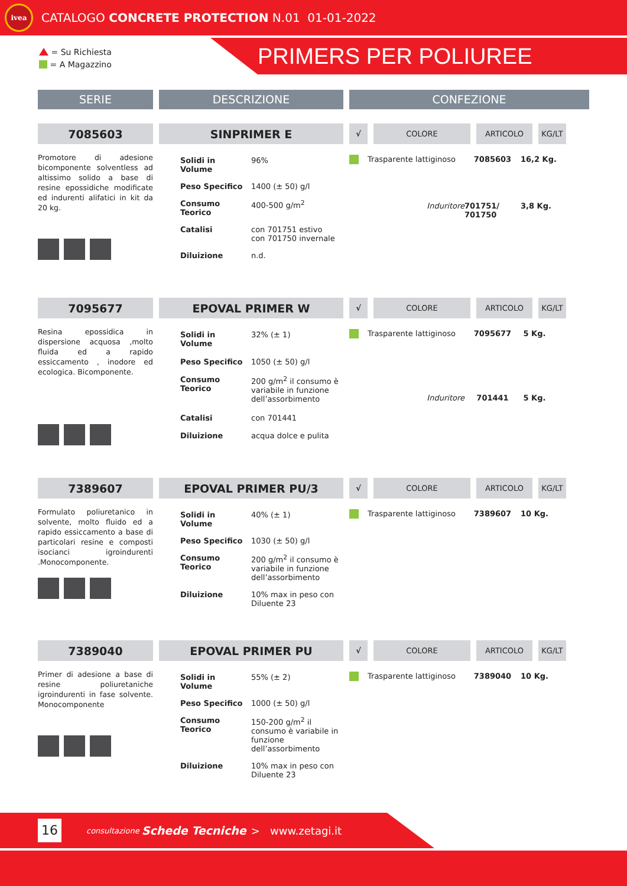ivea
CATALOGO CONCRETE PROTECTION N.01 01-01-2022
= Su Richiesta
= A Magazzino
PRIMERS PER POLIUREE
SERIE DESCRIZIONE CONFEZIONE
7085603 SINPRIMER E
√ COLORE ARTICOLO KG/LT
Promotore di adesione bicomponente solventless ad altissimo solido a base di resine epossidiche modificate ed indurenti alifatici in kit da 20 kg.
| Solidi in Volume | 96% |
| Peso Specifico | 1400 (± 50) g/l |
| Consumo Teorico | 400-500 g/m<sup>2</sup> |
| Catalisi | con 701751 estivo con 701750 invernale |
| Diluizione | n.d. |
| | Trasparente lattiginoso | 7085603 | 16,2 Kg. |
| | Induritore | 701751/ 701750 | 3,8 Kg. |
7095677 EPOVAL PRIMER W
√ COLORE ARTICOLO KG/LT
Resina epossidica in dispersione acquosa ,molto fluida ed a rapido essiccamento , inodore ed ecologica. Bicomponente.
| Solidi in Volume | 32% (± 1) |
| Peso Specifico | 1050 (± 50) g/l |
| Consumo Teorico | 200 g/m<sup>2</sup> il consumo è variabile in funzione dell’assorbimento |
| Catalisi | con 701441 |
| Diluizione | acqua dolce e pulita |
| | Trasparente lattiginoso | 7095677 | 5 Kg. |
| | Induritore | 701441 | 5 Kg. |
7389607 EPOVAL PRIMER PU/3
√ COLORE ARTICOLO KG/LT
Formulato poliuretanico in solvente, molto fluido ed a rapido essiccamento a base di particolari resine e composti isocianci igroindurenti .Monocomponente.
| Solidi in Volume | 40% (± 1) |
| Peso Specifico | 1030 (± 50) g/l |
| Consumo Teorico | 200 g/m<sup>2</sup> il consumo è variabile in funzione dell’assorbimento |
| Diluizione | 10% max in peso con Diluente 23 |
| | Trasparente lattiginoso | 7389607 | 10 Kg. |
7389040 EPOVAL PRIMER PU
√ COLORE ARTICOLO KG/LT
Primer di adesione a base di resine poliuretaniche igroindurenti in fase solvente. Monocomponente
| Solidi in Volume | 55% (± 2) |
| Peso Specifico | 1000 (± 50) g/l |
| Consumo Teorico | 150-200 g/m<sup>2</sup> il consumo è variabile in funzione dell’assorbimento |
| Diluizione | 10% max in peso con Diluente 23 |
| | Trasparente lattiginoso | 7389040 | 10 Kg. |
16
consultazione Schede Tecniche > www.zetagi.it